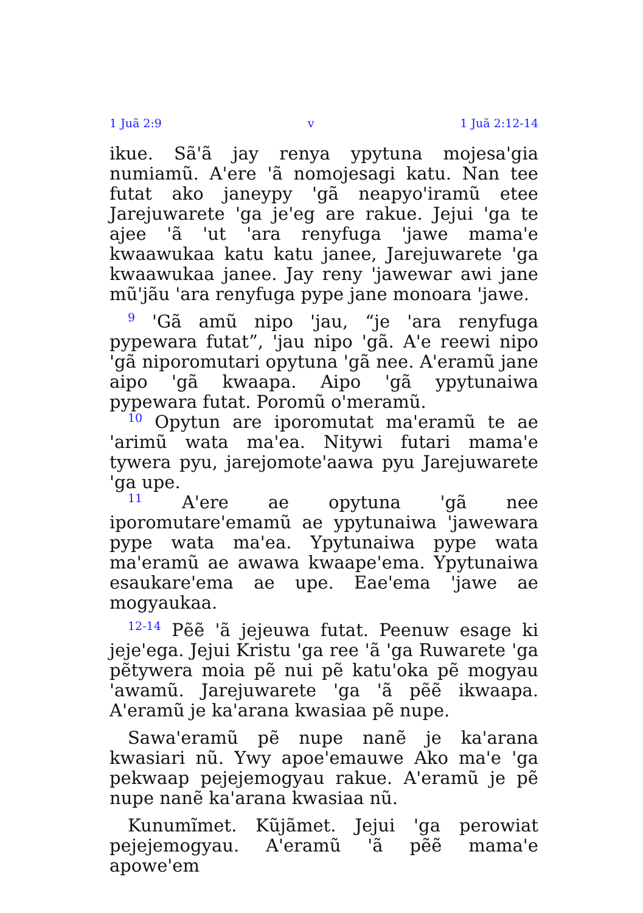1 Juã 2:9 v 1 Juã 2:12-14
ikue. Sã'ã jay renya ypytuna mojesa'gia numiamũ. A'ere 'ã nomojesagi katu. Nan tee futat ako janeypy 'gã neapyo'iramũ etee Jarejuwarete 'ga je'eg are rakue. Jejui 'ga te ajee 'ã 'ut 'ara renyfuga 'jawe mama'e kwaawukaa katu katu janee, Jarejuwarete 'ga kwaawukaa janee. Jay reny 'jawewar awi jane mũ'jãu 'ara renyfuga pype jane monoara 'jawe.
<sup>9</sup> 'Gã amũ nipo 'jau, “je 'ara renyfuga pypewara futat”, 'jau nipo 'gã. A'e reewi nipo 'gã niporomutari opytuna 'gã nee. A'eramũ jane aipo 'gã kwaapa. Aipo 'gã ypytunaiwa pypewara futat. Poromũ o'meramũ.
<sup>10</sup> Opytun are iporomutat ma'eramũ te ae 'arimũ wata ma'ea. Nitywi futari mama'e tywera pyu, jarejomote'aawa pyu Jarejuwarete 'ga upe.
<sup>11</sup> A'ere ae opytuna 'gã nee iporomutare'emamũ ae ypytunaiwa 'jawewara pype wata ma'ea. Ypytunaiwa pype wata ma'eramũ ae awawa kwaape'ema. Ypytunaiwa esaukare'ema ae upe. Eae'ema 'jawe ae mogyaukaa.
<sup>12-14</sup> Pẽẽ 'ã jejeuwa futat. Peenuw esage ki jeje'ega. Jejui Kristu 'ga ree 'ã 'ga Ruwarete 'ga pẽtywera moia pẽ nui pẽ katu'oka pẽ mogyau 'awamũ. Jarejuwarete 'ga 'ã pẽẽ ikwaapa. A'eramũ je ka'arana kwasiaa pẽ nupe.
Sawa'eramũ pẽ nupe nanẽ je ka'arana kwasiari nũ. Ywy apoe'emauwe Ako ma'e 'ga pekwaap pejejemogyau rakue. A'eramũ je pẽ nupe nanẽ ka'arana kwasiaa nũ.
Kunumĩmet. Kũjãmet. Jejui 'ga perowiat pejejemogyau. A'eramũ 'ã pẽẽ mama'e apowe'em